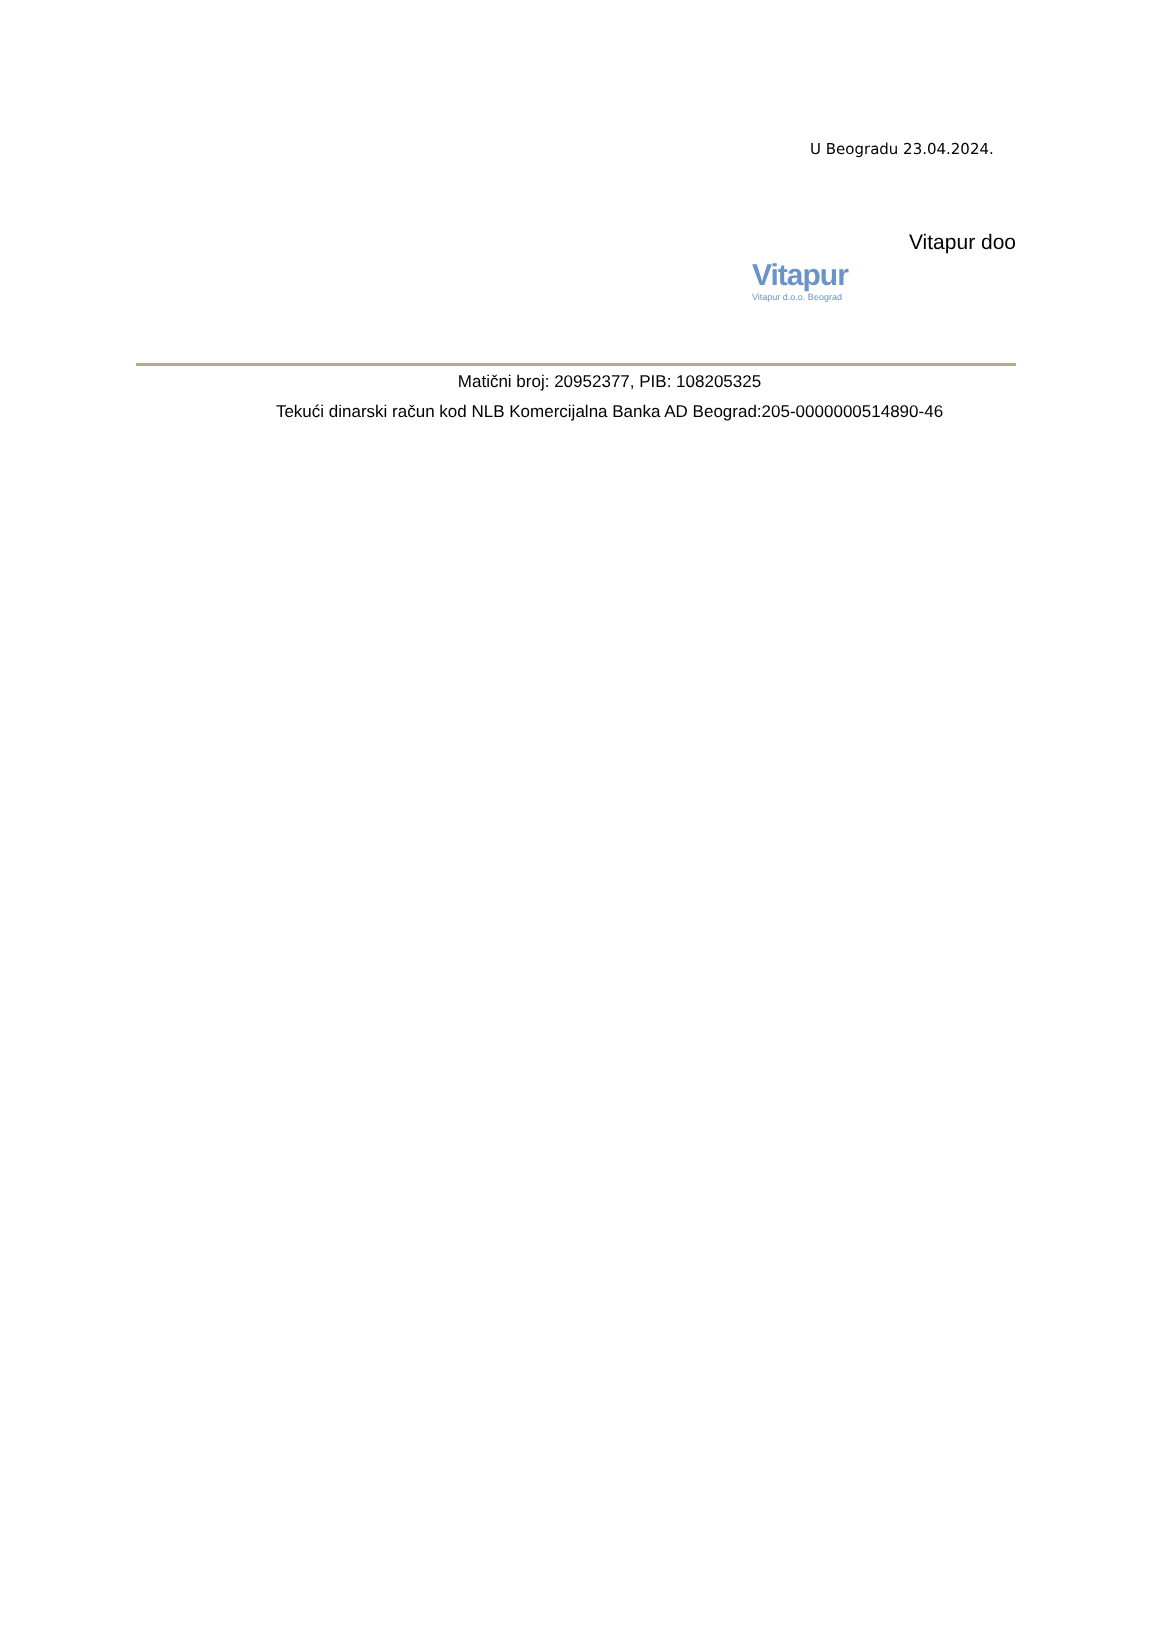U Beogradu 23.04.2024.
Vitapur doo
Vitapur
Vitapur d.o.o. Beograd
Matični broj: 20952377, PIB: 108205325
Tekući dinarski račun kod NLB Komercijalna Banka AD Beograd:205-0000000514890-46